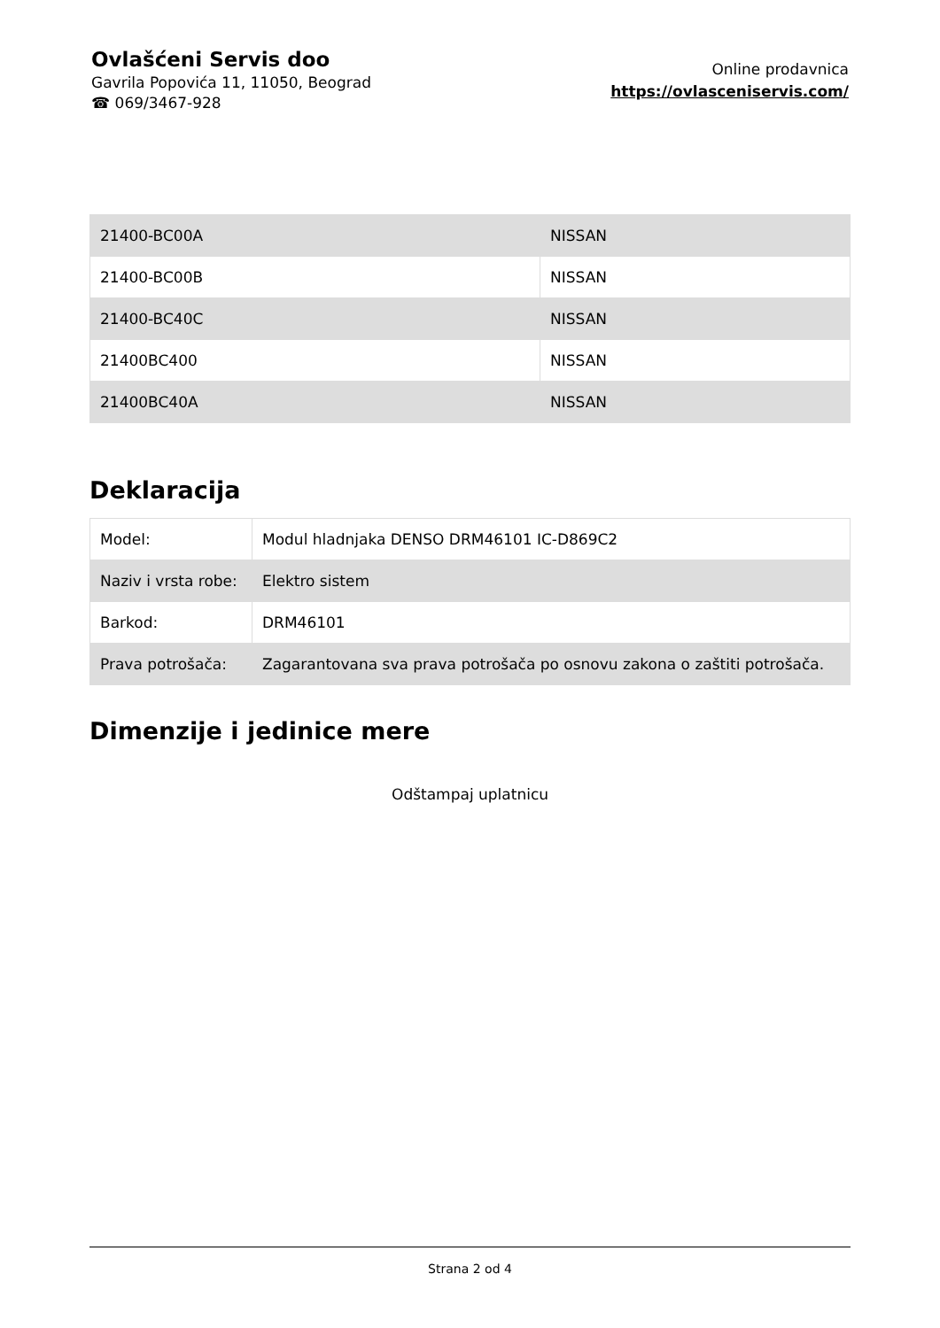Ovlašćeni Servis doo
Gavrila Popovića 11, 11050, Beograd
☎ 069/3467-928
Online prodavnica
https://ovlasceniservis.com/
| 21400-BC00A | NISSAN |
| 21400-BC00B | NISSAN |
| 21400-BC40C | NISSAN |
| 21400BC400 | NISSAN |
| 21400BC40A | NISSAN |
Deklaracija
| Model: | Modul hladnjaka DENSO DRM46101 IC-D869C2 |
| Naziv i vrsta robe: | Elektro sistem |
| Barkod: | DRM46101 |
| Prava potrošača: | Zagarantovana sva prava potrošača po osnovu zakona o zaštiti potrošača. |
Dimenzije i jedinice mere
Odštampaj uplatnicu
Strana 2 od 4